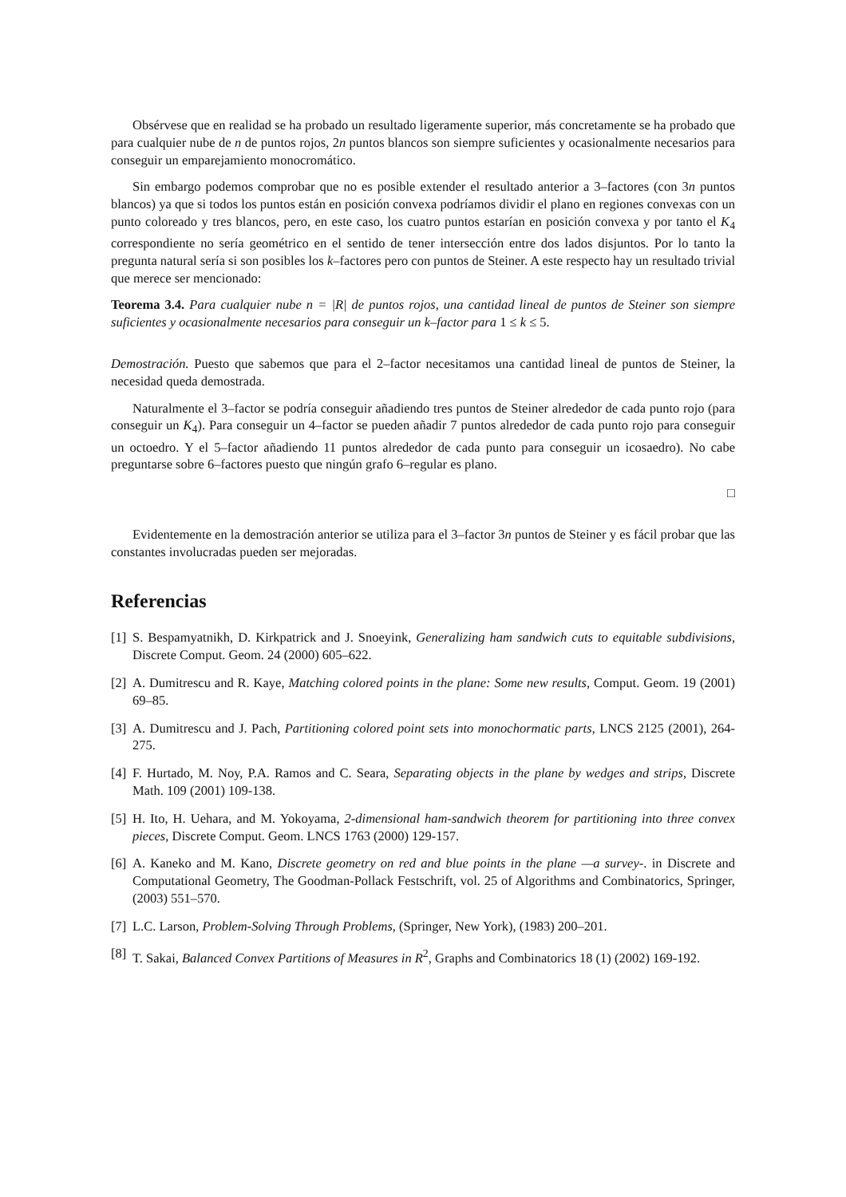Obsérvese que en realidad se ha probado un resultado ligeramente superior, más concretamente se ha probado que para cualquier nube de n de puntos rojos, 2n puntos blancos son siempre suficientes y ocasionalmente necesarios para conseguir un emparejamiento monocromático.
Sin embargo podemos comprobar que no es posible extender el resultado anterior a 3–factores (con 3n puntos blancos) ya que si todos los puntos están en posición convexa podríamos dividir el plano en regiones convexas con un punto coloreado y tres blancos, pero, en este caso, los cuatro puntos estarían en posición convexa y por tanto el K<sub>4</sub> correspondiente no sería geométrico en el sentido de tener intersección entre dos lados disjuntos. Por lo tanto la pregunta natural sería si son posibles los k–factores pero con puntos de Steiner. A este respecto hay un resultado trivial que merece ser mencionado:
Teorema 3.4. Para cualquier nube n = |R| de puntos rojos, una cantidad lineal de puntos de Steiner son siempre suficientes y ocasionalmente necesarios para conseguir un k–factor para 1 ≤ k ≤ 5.
Demostración. Puesto que sabemos que para el 2–factor necesitamos una cantidad lineal de puntos de Steiner, la necesidad queda demostrada.
Naturalmente el 3–factor se podría conseguir añadiendo tres puntos de Steiner alrededor de cada punto rojo (para conseguir un K<sub>4</sub>). Para conseguir un 4–factor se pueden añadir 7 puntos alrededor de cada punto rojo para conseguir un octoedro. Y el 5–factor añadiendo 11 puntos alrededor de cada punto para conseguir un icosaedro). No cabe preguntarse sobre 6–factores puesto que ningún grafo 6–regular es plano.
□
Evidentemente en la demostración anterior se utiliza para el 3–factor 3n puntos de Steiner y es fácil probar que las constantes involucradas pueden ser mejoradas.
Referencias
[1] S. Bespamyatnikh, D. Kirkpatrick and J. Snoeyink, Generalizing ham sandwich cuts to equitable subdivisions, Discrete Comput. Geom. 24 (2000) 605–622.
[2] A. Dumitrescu and R. Kaye, Matching colored points in the plane: Some new results, Comput. Geom. 19 (2001) 69–85.
[3] A. Dumitrescu and J. Pach, Partitioning colored point sets into monochormatic parts, LNCS 2125 (2001), 264-275.
[4] F. Hurtado, M. Noy, P.A. Ramos and C. Seara, Separating objects in the plane by wedges and strips, Discrete Math. 109 (2001) 109-138.
[5] H. Ito, H. Uehara, and M. Yokoyama, 2-dimensional ham-sandwich theorem for partitioning into three convex pieces, Discrete Comput. Geom. LNCS 1763 (2000) 129-157.
[6] A. Kaneko and M. Kano, Discrete geometry on red and blue points in the plane —a survey-. in Discrete and Computational Geometry, The Goodman-Pollack Festschrift, vol. 25 of Algorithms and Combinatorics, Springer, (2003) 551–570.
[7] L.C. Larson, Problem-Solving Through Problems, (Springer, New York), (1983) 200–201.
[8] T. Sakai, Balanced Convex Partitions of Measures in R<sup>2</sup>, Graphs and Combinatorics 18 (1) (2002) 169-192.